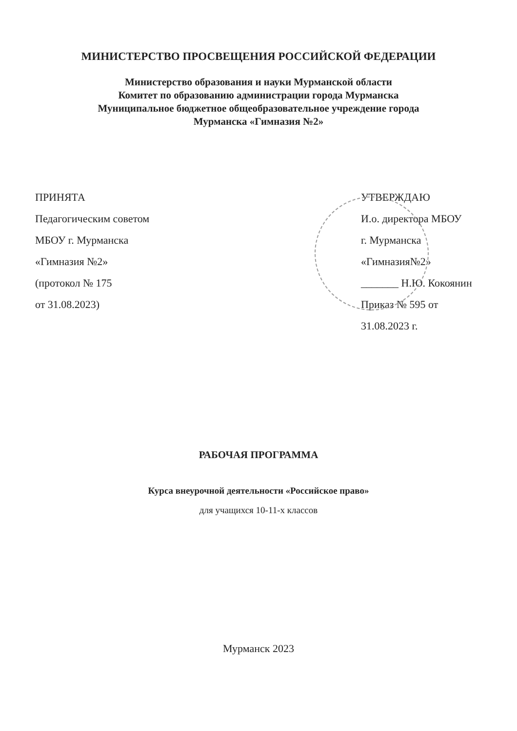МИНИСТЕРСТВО ПРОСВЕЩЕНИЯ РОССИЙСКОЙ ФЕДЕРАЦИИ
Министерство образования и науки Мурманской области
Комитет по образованию администрации города Мурманска
Муниципальное бюджетное общеобразовательное учреждение города
Мурманска «Гимназия №2»
ПРИНЯТА
Педагогическим советом
МБОУ г. Мурманска
«Гимназия №2»
(протокол № 175
от 31.08.2023)
УТВЕРЖДАЮ
И.о. директора МБОУ
г. Мурманска
«Гимназия№2»
_______ Н.Ю. Кокоянин
Приказ № 595 от
31.08.2023 г.
РАБОЧАЯ ПРОГРАММА
Курса внеурочной деятельности «Российское право»
для учащихся 10-11-х классов
Мурманск 2023